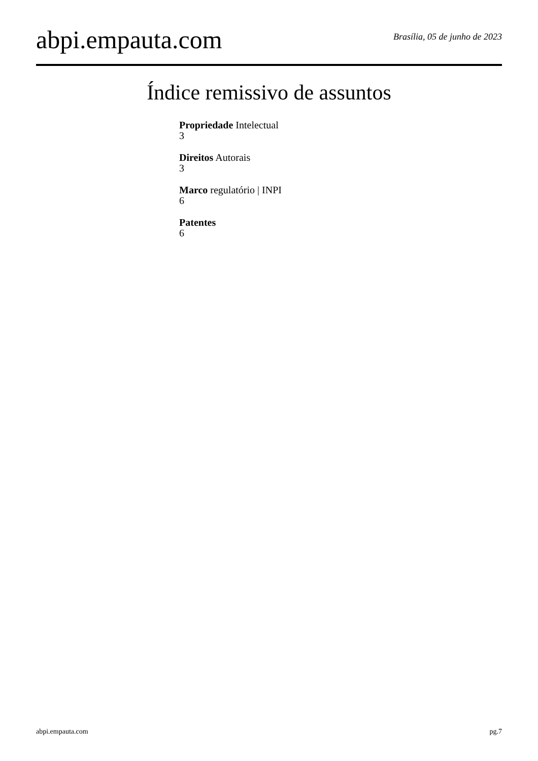abpi.empauta.com
Brasília, 05 de junho de 2023
Índice remissivo de assuntos
Propriedade Intelectual
3
Direitos Autorais
3
Marco regulatório | INPI
6
Patentes
6
abpi.empauta.com pg.7